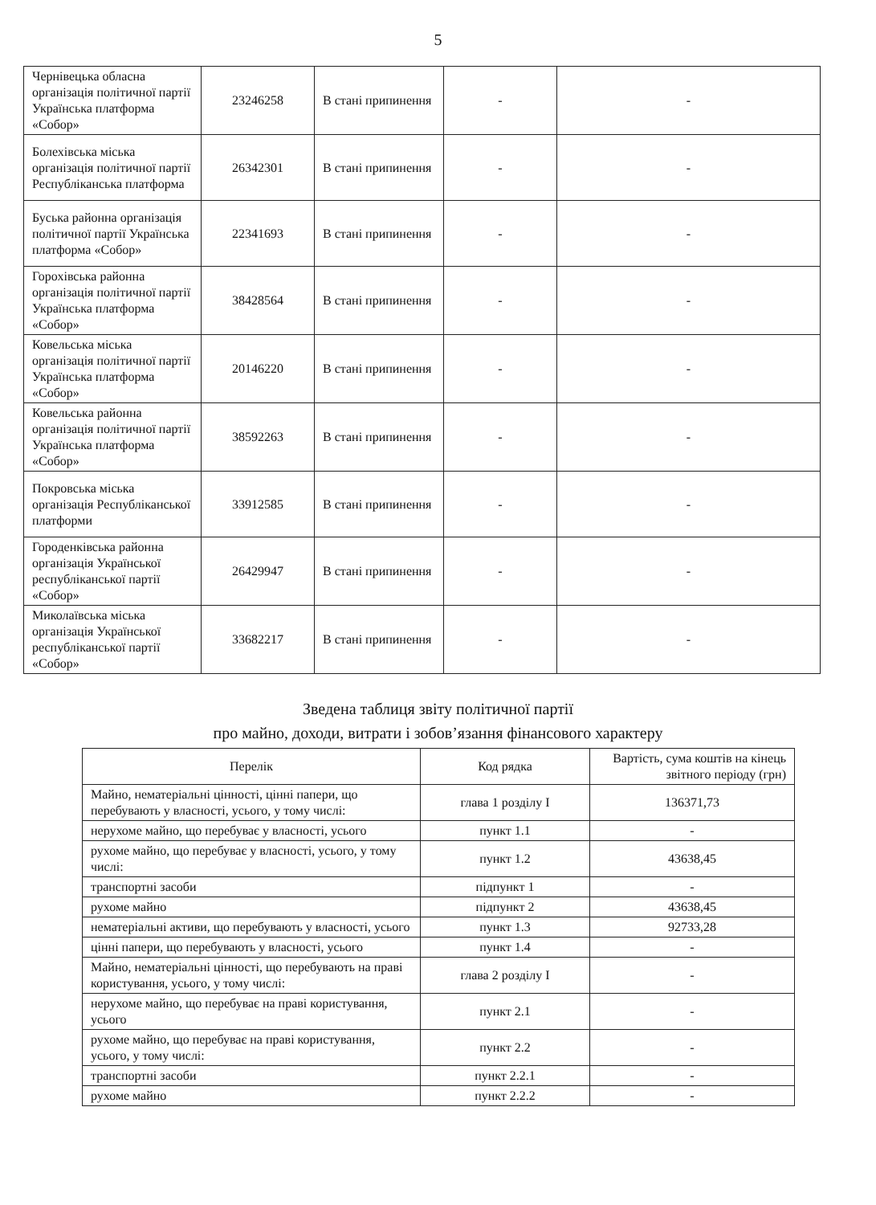5
| Чернівецька обласна організація політичної партії Українська платформа «Собор» | 23246258 | В стані припинення | - | - |
| Болехівська міська організація політичної партії Республіканська платформа | 26342301 | В стані припинення | - | - |
| Буська районна організація політичної партії Українська платформа «Собор» | 22341693 | В стані припинення | - | - |
| Горохівська районна організація політичної партії Українська платформа «Собор» | 38428564 | В стані припинення | - | - |
| Ковельська міська організація політичної партії Українська платформа «Собор» | 20146220 | В стані припинення | - | - |
| Ковельська районна організація політичної партії Українська платформа «Собор» | 38592263 | В стані припинення | - | - |
| Покровська міська організація Республіканської платформи | 33912585 | В стані припинення | - | - |
| Городенківська районна організація Української республіканської партії «Собор» | 26429947 | В стані припинення | - | - |
| Миколаївська міська організація Української республіканської партії «Собор» | 33682217 | В стані припинення | - | - |
Зведена таблиця звіту політичної партії
про майно, доходи, витрати і зобов’язання фінансового характеру
| Перелік | Код рядка | Вартість, сума коштів на кінець звітного періоду (грн) |
| --- | --- | --- |
| Майно, нематеріальні цінності, цінні папери, що перебувають у власності, усього, у тому числі: | глава 1 розділу I | 136371,73 |
| нерухоме майно, що перебуває у власності, усього | пункт 1.1 | - |
| рухоме майно, що перебуває у власності, усього, у тому числі: | пункт 1.2 | 43638,45 |
| транспортні засоби | підпункт 1 | - |
| рухоме майно | підпункт 2 | 43638,45 |
| нематеріальні активи, що перебувають у власності, усього | пункт 1.3 | 92733,28 |
| цінні папери, що перебувають у власності, усього | пункт 1.4 | - |
| Майно, нематеріальні цінності, що перебувають на праві користування, усього, у тому числі: | глава 2 розділу I | - |
| нерухоме майно, що перебуває на праві користування, усього | пункт 2.1 | - |
| рухоме майно, що перебуває на праві користування, усього, у тому числі: | пункт 2.2 | - |
| транспортні засоби | пункт 2.2.1 | - |
| рухоме майно | пункт 2.2.2 | - |